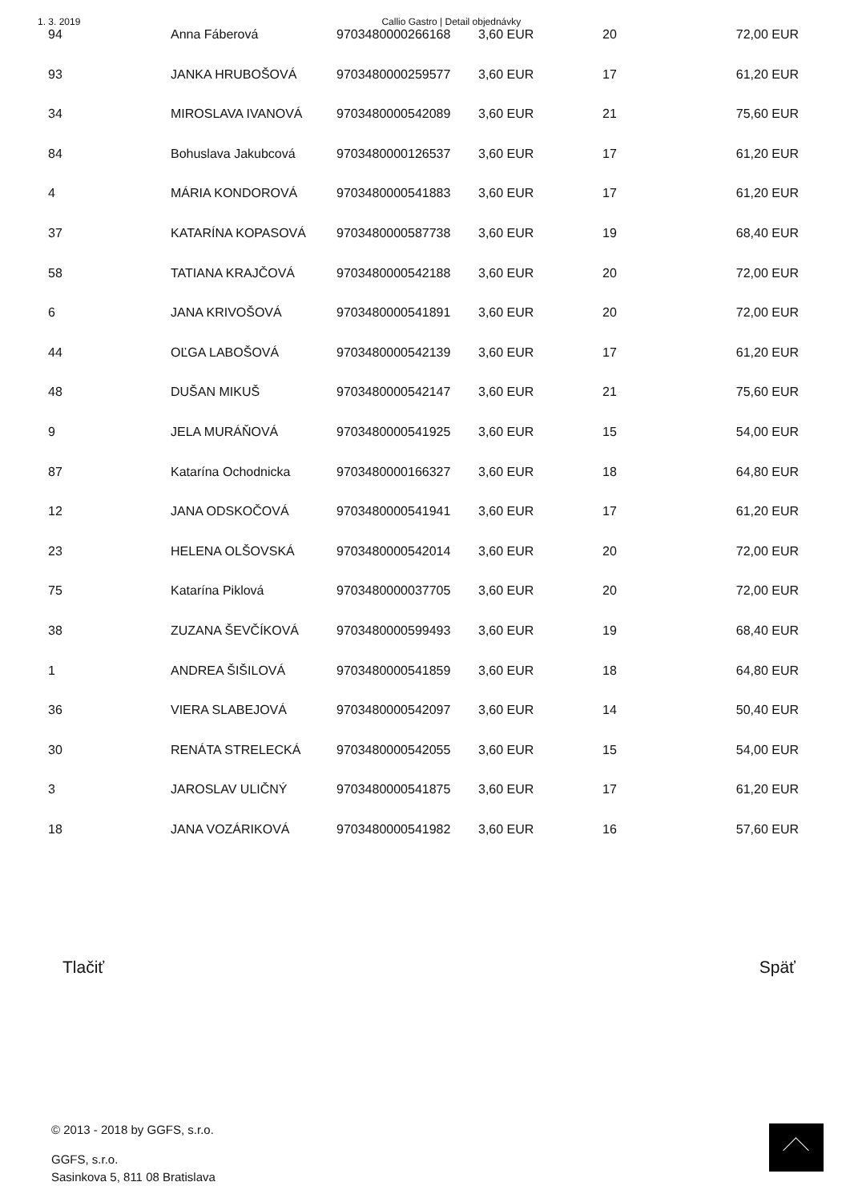1. 3. 2019 Callio Gastro | Detail objednávky
| 94 | Anna Fáberová | 9703480000266168 | 3,60 EUR | 20 | 72,00 EUR |
| 93 | JANKA HRUBOŠOVÁ | 9703480000259577 | 3,60 EUR | 17 | 61,20 EUR |
| 34 | MIROSLAVA IVANOVÁ | 9703480000542089 | 3,60 EUR | 21 | 75,60 EUR |
| 84 | Bohuslava Jakubcová | 9703480000126537 | 3,60 EUR | 17 | 61,20 EUR |
| 4 | MÁRIA KONDOROVÁ | 9703480000541883 | 3,60 EUR | 17 | 61,20 EUR |
| 37 | KATARÍNA KOPASOVÁ | 9703480000587738 | 3,60 EUR | 19 | 68,40 EUR |
| 58 | TATIANA KRAJČOVÁ | 9703480000542188 | 3,60 EUR | 20 | 72,00 EUR |
| 6 | JANA KRIVOŠOVÁ | 9703480000541891 | 3,60 EUR | 20 | 72,00 EUR |
| 44 | OĽGA LABOŠOVÁ | 9703480000542139 | 3,60 EUR | 17 | 61,20 EUR |
| 48 | DUŠAN MIKUŠ | 9703480000542147 | 3,60 EUR | 21 | 75,60 EUR |
| 9 | JELA MURÁŇOVÁ | 9703480000541925 | 3,60 EUR | 15 | 54,00 EUR |
| 87 | Katarína Ochodnicka | 9703480000166327 | 3,60 EUR | 18 | 64,80 EUR |
| 12 | JANA ODSKOČOVÁ | 9703480000541941 | 3,60 EUR | 17 | 61,20 EUR |
| 23 | HELENA OLŠOVSKÁ | 9703480000542014 | 3,60 EUR | 20 | 72,00 EUR |
| 75 | Katarína Piklová | 9703480000037705 | 3,60 EUR | 20 | 72,00 EUR |
| 38 | ZUZANA ŠEVČÍKOVÁ | 9703480000599493 | 3,60 EUR | 19 | 68,40 EUR |
| 1 | ANDREA ŠIŠILOVÁ | 9703480000541859 | 3,60 EUR | 18 | 64,80 EUR |
| 36 | VIERA SLABEJOVÁ | 9703480000542097 | 3,60 EUR | 14 | 50,40 EUR |
| 30 | RENÁTA STRELECKÁ | 9703480000542055 | 3,60 EUR | 15 | 54,00 EUR |
| 3 | JAROSLAV ULIČNÝ | 9703480000541875 | 3,60 EUR | 17 | 61,20 EUR |
| 18 | JANA VOZÁRIKOVÁ | 9703480000541982 | 3,60 EUR | 16 | 57,60 EUR |
Tlačiť Späť
© 2013 - 2018 by GGFS, s.r.o.
GGFS, s.r.o.
Sasinkova 5, 811 08 Bratislava